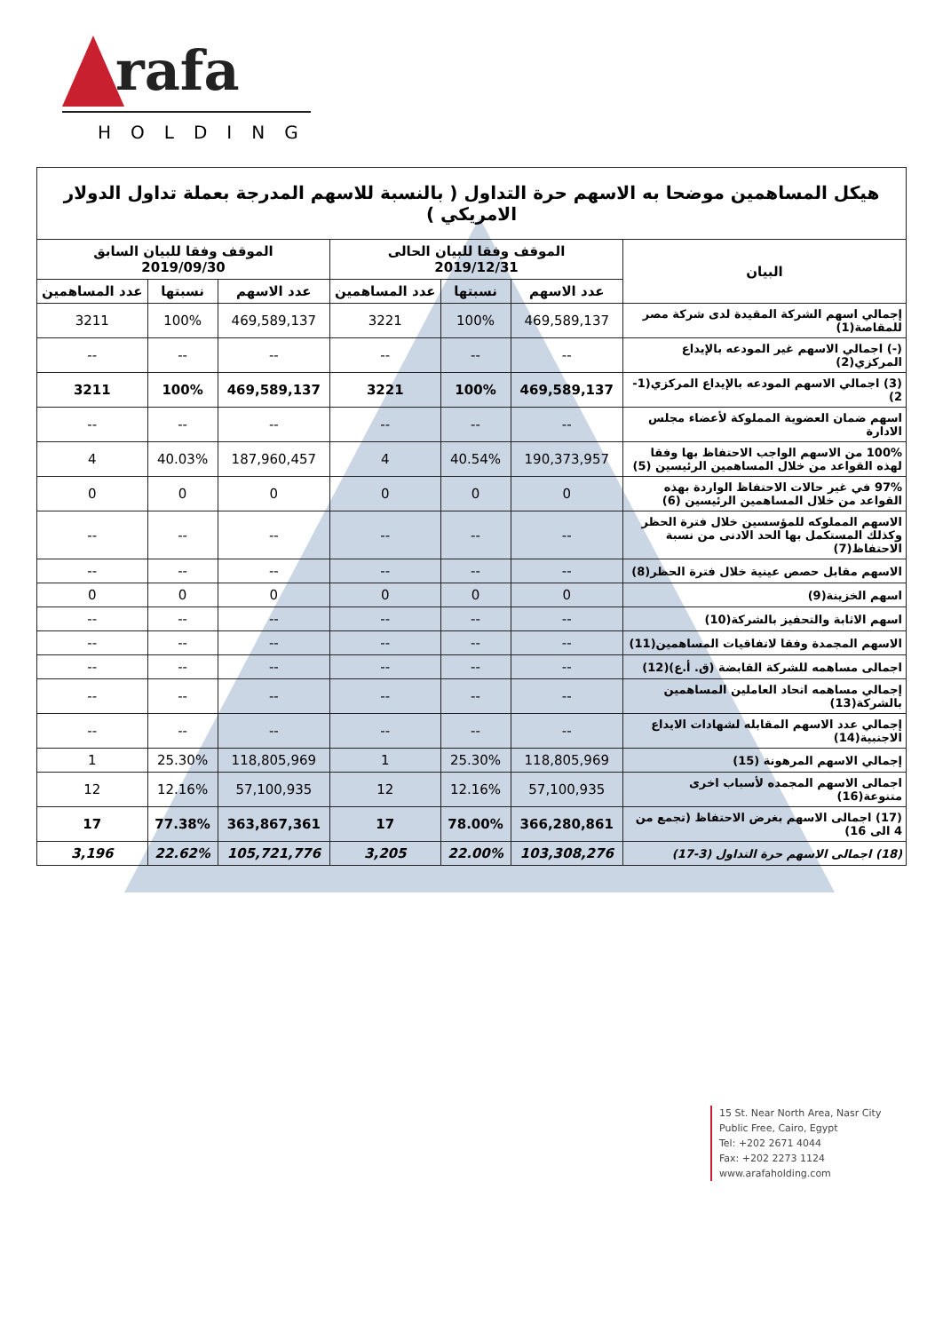rafa
HOLDING
| هيكل المساهمين موضحا به الاسهم حرة التداول ( بالنسبة للاسهم المدرجة بعملة تداول الدولار الامريكي ) | | | | | | |
| --- | --- | --- | --- | --- | --- | --- |
| البيان | الموقف وفقا للبيان الحالى 2019/12/31 | | | الموقف وفقا للبيان السابق 2019/09/30 | | |
| | عدد الاسهم | نسبتها | عدد المساهمين | عدد الاسهم | نسبتها | عدد المساهمين |
| إجمالي اسهم الشركة المقيدة لدى شركة مصر للمقاصة(1) | 469,589,137 | 100% | 3221 | 469,589,137 | 100% | 3211 |
| (-) اجمالي الاسهم غير المودعه بالإيداع المركزي(2) | -- | -- | -- | -- | -- | -- |
| (3) اجمالي الاسهم المودعه بالإيداع المركزي(1-2) | 469,589,137 | 100% | 3221 | 469,589,137 | 100% | 3211 |
| اسهم ضمان العضوية المملوكة لأعضاء مجلس الادارة | -- | -- | -- | -- | -- | -- |
| 100% من الاسهم الواجب الاحتفاظ بها وفقا لهذه القواعد من خلال المساهمين الرئيسين (5) | 190,373,957 | 40.54% | 4 | 187,960,457 | 40.03% | 4 |
| 97% في غير حالات الاحتفاظ الواردة بهذه القواعد من خلال المساهمين الرئيسين (6) | 0 | 0 | 0 | 0 | 0 | 0 |
| الاسهم المملوكه للمؤسسين خلال فترة الحظر وكذلك المستكمل بها الحد الادنى من نسبة الاحتفاظ(7) | -- | -- | -- | -- | -- | -- |
| الاسهم مقابل حصص عينية خلال فترة الحظر(8) | -- | -- | -- | -- | -- | -- |
| اسهم الخزينة(9) | 0 | 0 | 0 | 0 | 0 | 0 |
| اسهم الاثابة والتحفيز بالشركة(10) | -- | -- | -- | -- | -- | -- |
| الاسهم المجمدة وفقا لاتفاقيات المساهمين(11) | -- | -- | -- | -- | -- | -- |
| اجمالى مساهمه للشركة القابضة (ق. أ.ع)(12) | -- | -- | -- | -- | -- | -- |
| إجمالي مساهمه اتحاد العاملين المساهمين بالشركة(13) | -- | -- | -- | -- | -- | -- |
| إجمالي عدد الاسهم المقابله لشهادات الايداع الاجنبية(14) | -- | -- | -- | -- | -- | -- |
| إجمالي الاسهم المرهونة (15) | 118,805,969 | 25.30% | 1 | 118,805,969 | 25.30% | 1 |
| اجمالى الاسهم المجمده لأسباب اخرى متنوعة(16) | 57,100,935 | 12.16% | 12 | 57,100,935 | 12.16% | 12 |
| (17) اجمالى الاسهم بغرض الاحتفاظ (تجمع من 4 الى 16) | 366,280,861 | 78.00% | 17 | 363,867,361 | 77.38% | 17 |
| (18) اجمالى الاسهم حرة التداول (3-17) | 103,308,276 | 22.00% | 3,205 | 105,721,776 | 22.62% | 3,196 |
15 St. Near North Area, Nasr City
Public Free, Cairo, Egypt
Tel: +202 2671 4044
Fax: +202 2273 1124
www.arafaholding.com